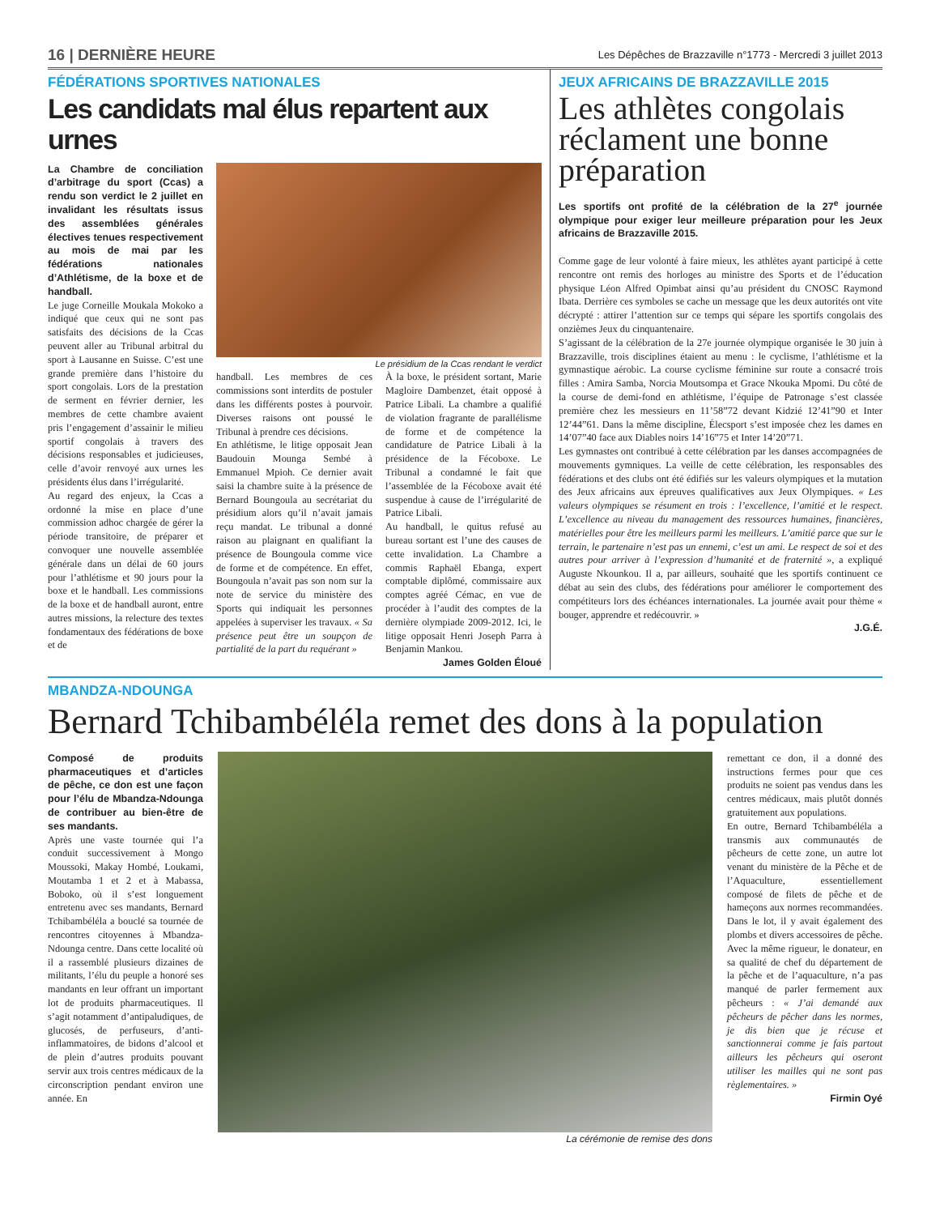16 | DERNIÈRE HEURE
Les Dépêches de Brazzaville n°1773 - Mercredi 3 juillet 2013
FÉDÉRATIONS SPORTIVES NATIONALES
Les candidats mal élus repartent aux urnes
La Chambre de conciliation d’arbitrage du sport (Ccas) a rendu son verdict le 2 juillet en invalidant les résultats issus des assemblées générales électives tenues respectivement au mois de mai par les fédérations nationales d’Athlétisme, de la boxe et de handball.
Le juge Corneille Moukala Mokoko a indiqué que ceux qui ne sont pas satisfaits des décisions de la Ccas peuvent aller au Tribunal arbitral du sport à Lausanne en Suisse. C’est une grande première dans l’histoire du sport congolais. Lors de la prestation de serment en février dernier, les membres de cette chambre avaient pris l’engagement d’assainir le milieu sportif congolais à travers des décisions responsables et judicieuses, celle d’avoir renvoyé aux urnes les présidents élus dans l’irrégularité.
Au regard des enjeux, la Ccas a ordonné la mise en place d’une commission adhoc chargée de gérer la période transitoire, de préparer et convoquer une nouvelle assemblée générale dans un délai de 60 jours pour l’athlétisme et 90 jours pour la boxe et le handball. Les commissions de la boxe et de handball auront, entre autres missions, la relecture des textes fondamentaux des fédérations de boxe et de
Le présidium de la Ccas rendant le verdict
handball. Les membres de ces commissions sont interdits de postuler dans les différents postes à pourvoir. Diverses raisons ont poussé le Tribunal à prendre ces décisions.
En athlétisme, le litige opposait Jean Baudouin Mounga Sembé à Emmanuel Mpioh. Ce dernier avait saisi la chambre suite à la présence de Bernard Boungoula au secrétariat du présidium alors qu’il n’avait jamais reçu mandat. Le tribunal a donné raison au plaignant en qualifiant la présence de Boungoula comme vice de forme et de compétence. En effet, Boungoula n’avait pas son nom sur la note de service du ministère des Sports qui indiquait les personnes appelées à superviser les travaux. « Sa présence peut être un soupçon de partialité de la part du requérant »
À la boxe, le président sortant, Marie Magloire Dambenzet, était opposé à Patrice Libali. La chambre a qualifié de violation fragrante de parallélisme de forme et de compétence la candidature de Patrice Libali à la présidence de la Fécoboxe. Le Tribunal a condamné le fait que l’assemblée de la Fécoboxe avait été suspendue à cause de l’irrégularité de Patrice Libali.
Au handball, le quitus refusé au bureau sortant est l’une des causes de cette invalidation. La Chambre a commis Raphaël Ebanga, expert comptable diplômé, commissaire aux comptes agréé Cémac, en vue de procéder à l’audit des comptes de la dernière olympiade 2009-2012. Ici, le litige opposait Henri Joseph Parra à Benjamin Mankou.
James Golden Éloué
JEUX AFRICAINS DE BRAZZAVILLE 2015
Les athlètes congolais réclament une bonne préparation
Les sportifs ont profité de la célébration de la 27<sup>e</sup> journée olympique pour exiger leur meilleure préparation pour les Jeux africains de Brazzaville 2015.
Comme gage de leur volonté à faire mieux, les athlètes ayant participé à cette rencontre ont remis des horloges au ministre des Sports et de l’éducation physique Léon Alfred Opimbat ainsi qu’au président du CNOSC Raymond Ibata. Derrière ces symboles se cache un message que les deux autorités ont vite décrypté : attirer l’attention sur ce temps qui sépare les sportifs congolais des onzièmes Jeux du cinquantenaire.
S’agissant de la célébration de la 27e journée olympique organisée le 30 juin à Brazzaville, trois disciplines étaient au menu : le cyclisme, l’athlétisme et la gymnastique aérobic. La course cyclisme féminine sur route a consacré trois filles : Amira Samba, Norcia Moutsompa et Grace Nkouka Mpomi. Du côté de la course de demi-fond en athlétisme, l’équipe de Patronage s’est classée première chez les messieurs en 11’58”72 devant Kidzié 12’41”90 et Inter 12’44”61. Dans la même discipline, Élecsport s’est imposée chez les dames en 14’07”40 face aux Diables noirs 14’16”75 et Inter 14’20”71.
Les gymnastes ont contribué à cette célébration par les danses accompagnées de mouvements gymniques. La veille de cette célébration, les responsables des fédérations et des clubs ont été édifiés sur les valeurs olympiques et la mutation des Jeux africains aux épreuves qualificatives aux Jeux Olympiques. « Les valeurs olympiques se résument en trois : l’excellence, l’amitié et le respect. L’excellence au niveau du management des ressources humaines, financières, matérielles pour être les meilleurs parmi les meilleurs. L’amitié parce que sur le terrain, le partenaire n’est pas un ennemi, c’est un ami. Le respect de soi et des autres pour arriver à l’expression d’humanité et de fraternité », a expliqué Auguste Nkounkou. Il a, par ailleurs, souhaité que les sportifs continuent ce débat au sein des clubs, des fédérations pour améliorer le comportement des compétiteurs lors des échéances internationales. La journée avait pour thème « bouger, apprendre et redécouvrir. »
J.G.É.
MBANDZA-NDOUNGA
Bernard Tchibambéléla remet des dons à la population
Composé de produits pharmaceutiques et d’articles de pêche, ce don est une façon pour l’élu de Mbandza-Ndounga de contribuer au bien-être de ses mandants.
Après une vaste tournée qui l’a conduit successivement à Mongo Moussoki, Makay Hombé, Loukami, Moutamba 1 et 2 et à Mabassa, Boboko, où il s’est longuement entretenu avec ses mandants, Bernard Tchibambéléla a bouclé sa tournée de rencontres citoyennes à Mbandza-Ndounga centre. Dans cette localité où il a rassemblé plusieurs dizaines de militants, l’élu du peuple a honoré ses mandants en leur offrant un important lot de produits pharmaceutiques. Il s’agit notamment d’antipaludiques, de glucosés, de perfuseurs, d’anti-inflammatoires, de bidons d’alcool et de plein d’autres produits pouvant servir aux trois centres médicaux de la circonscription pendant environ une année. En
La cérémonie de remise des dons
remettant ce don, il a donné des instructions fermes pour que ces produits ne soient pas vendus dans les centres médicaux, mais plutôt donnés gratuitement aux populations.
En outre, Bernard Tchibambéléla a transmis aux communautés de pêcheurs de cette zone, un autre lot venant du ministère de la Pêche et de l’Aquaculture, essentiellement composé de filets de pêche et de hameçons aux normes recommandées. Dans le lot, il y avait également des plombs et divers accessoires de pêche. Avec la même rigueur, le donateur, en sa qualité de chef du département de la pêche et de l’aquaculture, n’a pas manqué de parler fermement aux pêcheurs : « J’ai demandé aux pêcheurs de pêcher dans les normes, je dis bien que je récuse et sanctionnerai comme je fais partout ailleurs les pêcheurs qui oseront utiliser les mailles qui ne sont pas règlementaires. »
Firmin Oyé